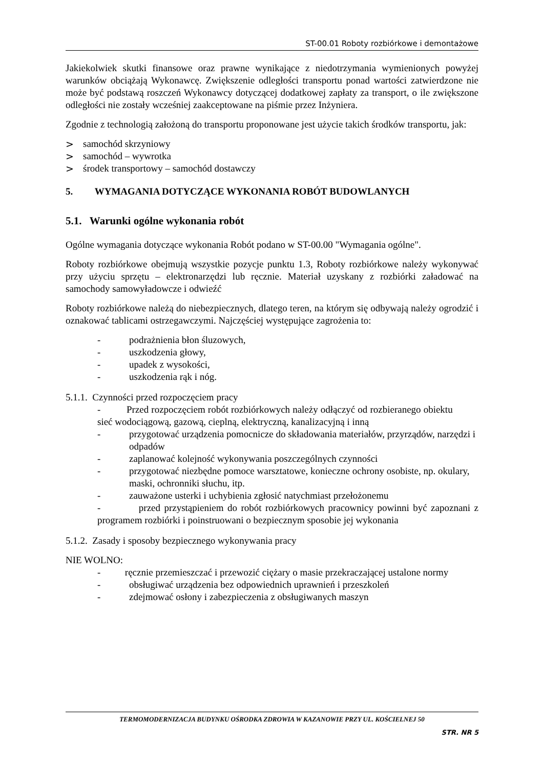ST-00.01 Roboty rozbiórkowe i demontażowe
Jakiekolwiek skutki finansowe oraz prawne wynikające z niedotrzymania wymienionych powyżej warunków obciążają Wykonawcę. Zwiększenie odległości transportu ponad wartości zatwierdzone nie może być podstawą roszczeń Wykonawcy dotyczącej dodatkowej zapłaty za transport, o ile zwiększone odległości nie zostały wcześniej zaakceptowane na piśmie przez Inżyniera.
Zgodnie z technologią założoną do transportu proponowane jest użycie takich środków transportu, jak:
> samochód skrzyniowy
> samochód – wywrotka
> środek transportowy – samochód dostawczy
5. WYMAGANIA DOTYCZĄCE WYKONANIA ROBÓT BUDOWLANYCH
5.1. Warunki ogólne wykonania robót
Ogólne wymagania dotyczące wykonania Robót podano w ST-00.00 "Wymagania ogólne".
Roboty rozbiórkowe obejmują wszystkie pozycje punktu 1.3, Roboty rozbiórkowe należy wykonywać przy użyciu sprzętu – elektronarzędzi lub ręcznie. Materiał uzyskany z rozbiórki załadować na samochody samowyładowcze i odwieźć
Roboty rozbiórkowe należą do niebezpiecznych, dlatego teren, na którym się odbywają należy ogrodzić i oznakować tablicami ostrzegawczymi. Najczęściej występujące zagrożenia to:
- podrażnienia błon śluzowych,
- uszkodzenia głowy,
- upadek z wysokości,
- uszkodzenia rąk i nóg.
5.1.1. Czynności przed rozpoczęciem pracy
- Przed rozpoczęciem robót rozbiórkowych należy odłączyć od rozbieranego obiektu sieć wodociągową, gazową, cieplną, elektryczną, kanalizacyjną i inną
- przygotować urządzenia pomocnicze do składowania materiałów, przyrządów, narzędzi i odpadów
- zaplanować kolejność wykonywania poszczególnych czynności
- przygotować niezbędne pomoce warsztatowe, konieczne ochrony osobiste, np. okulary, maski, ochronniki słuchu, itp.
- zauważone usterki i uchybienia zgłosić natychmiast przełożonemu
- przed przystąpieniem do robót rozbiórkowych pracownicy powinni być zapoznani z programem rozbiórki i poinstruowani o bezpiecznym sposobie jej wykonania
5.1.2. Zasady i sposoby bezpiecznego wykonywania pracy
NIE WOLNO:
- ręcznie przemieszczać i przewozić ciężary o masie przekraczającej ustalone normy
- obsługiwać urządzenia bez odpowiednich uprawnień i przeszkoleń
- zdejmować osłony i zabezpieczenia z obsługiwanych maszyn
TERMOMODERNIZACJA BUDYNKU OŚRODKA ZDROWIA W KAZANOWIE PRZY UL. KOŚCIELNEJ 50
STR. NR 5